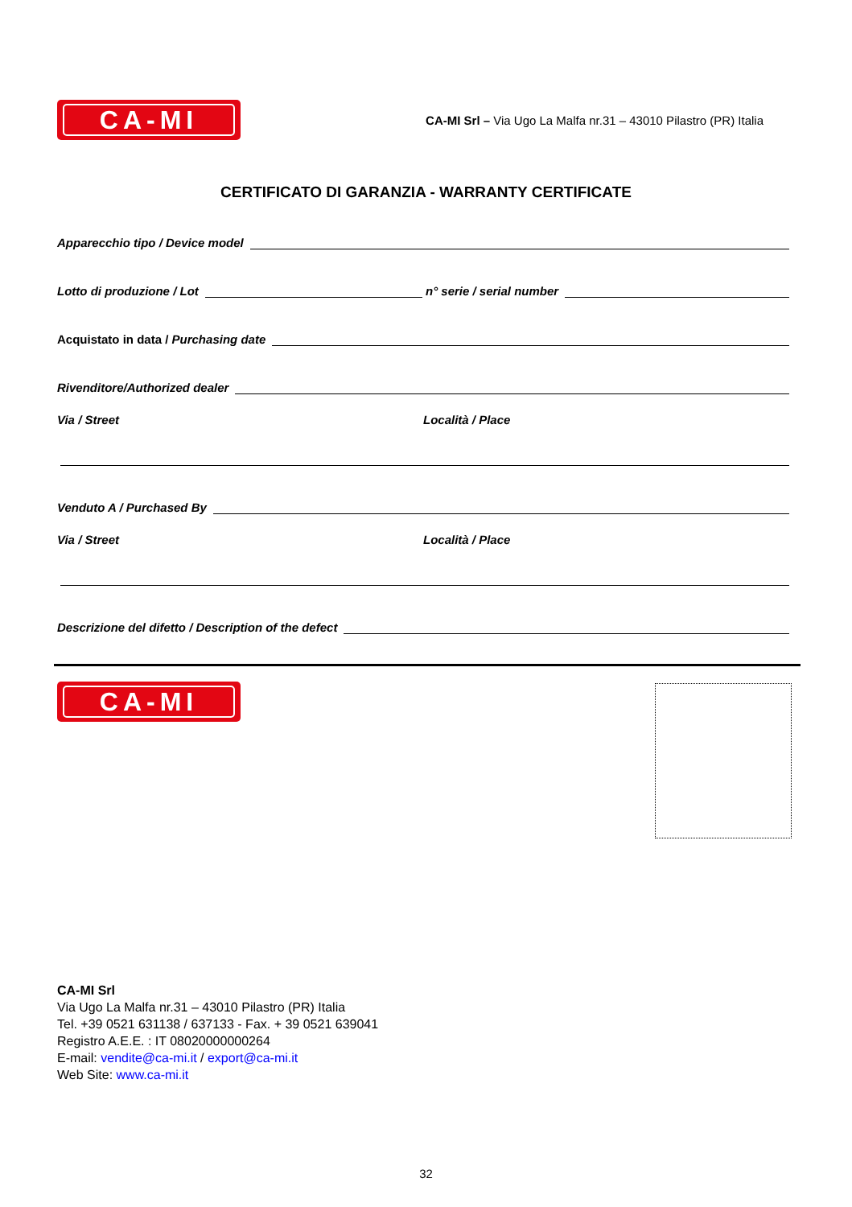CA-MI
CA-MI Srl – Via Ugo La Malfa nr.31 – 43010 Pilastro (PR) Italia
CERTIFICATO DI GARANZIA - WARRANTY CERTIFICATE
Apparecchio tipo / Device model
Lotto di produzione / Lot
n° serie / serial number
Acquistato in data / Purchasing date
Rivenditore/Authorized dealer
Via / Street
Località / Place
Venduto A / Purchased By
Via / Street
Località / Place
Descrizione del difetto / Description of the defect
CA-MI
CA-MI Srl
Via Ugo La Malfa nr.31 – 43010 Pilastro (PR) Italia
Tel. +39 0521 631138 / 637133 - Fax. + 39 0521 639041
Registro A.E.E. : IT 08020000000264
E-mail: vendite@ca-mi.it / export@ca-mi.it
Web Site: www.ca-mi.it
32